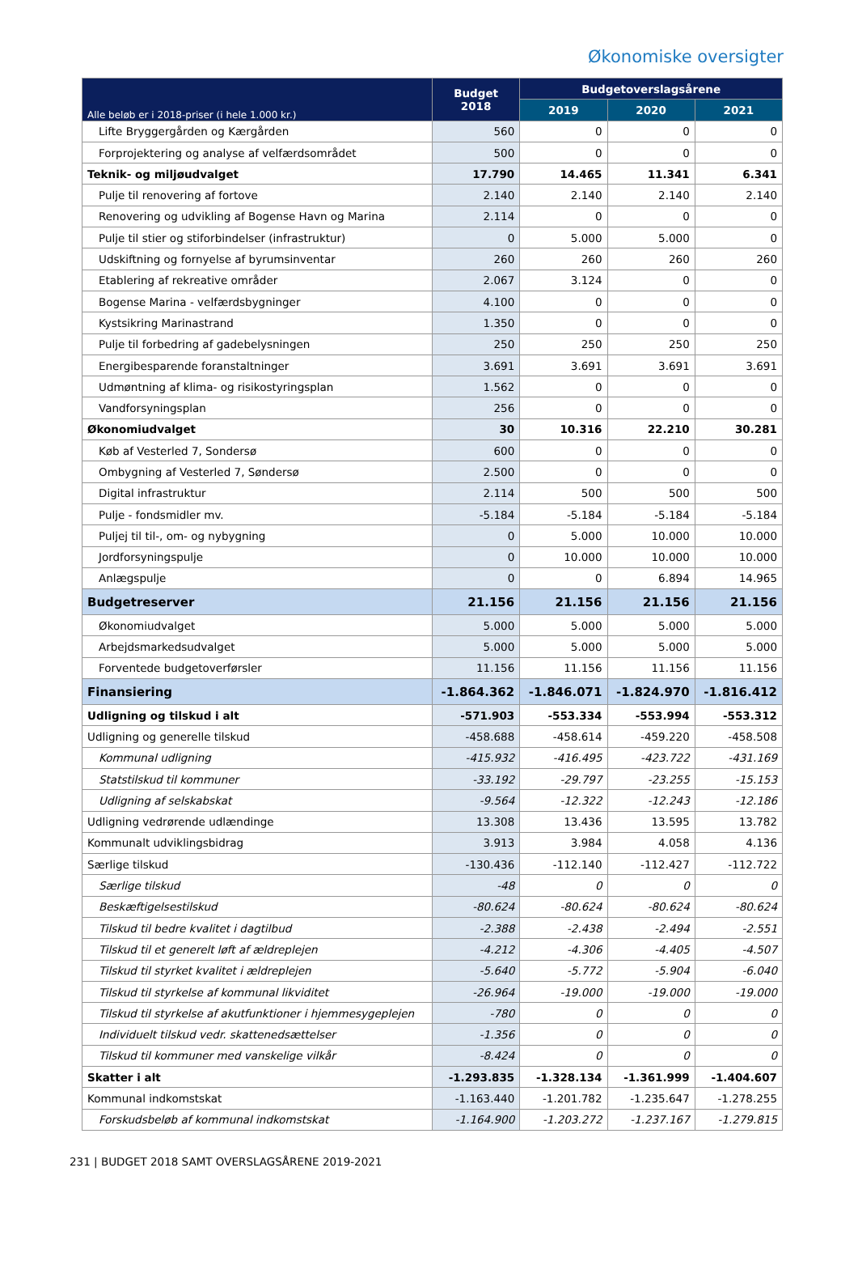Økonomiske oversigter
| Alle beløb er i 2018-priser (i hele 1.000 kr.) | Budget 2018 | Budgetoverslagsårene | | |
| --- | --- | --- | --- | --- |
| | | 2019 | 2020 | 2021 |
| Lifte Bryggergården og Kærgården | 560 | 0 | 0 | 0 |
| Forprojektering og analyse af velfærdsområdet | 500 | 0 | 0 | 0 |
| Teknik- og miljøudvalget | 17.790 | 14.465 | 11.341 | 6.341 |
| Pulje til renovering af fortove | 2.140 | 2.140 | 2.140 | 2.140 |
| Renovering og udvikling af Bogense Havn og Marina | 2.114 | 0 | 0 | 0 |
| Pulje til stier og stiforbindelser (infrastruktur) | 0 | 5.000 | 5.000 | 0 |
| Udskiftning og fornyelse af byrumsinventar | 260 | 260 | 260 | 260 |
| Etablering af rekreative områder | 2.067 | 3.124 | 0 | 0 |
| Bogense Marina - velfærdsbygninger | 4.100 | 0 | 0 | 0 |
| Kystsikring Marinastrand | 1.350 | 0 | 0 | 0 |
| Pulje til forbedring af gadebelysningen | 250 | 250 | 250 | 250 |
| Energibesparende foranstaltninger | 3.691 | 3.691 | 3.691 | 3.691 |
| Udmøntning af klima- og risikostyringsplan | 1.562 | 0 | 0 | 0 |
| Vandforsyningsplan | 256 | 0 | 0 | 0 |
| Økonomiudvalget | 30 | 10.316 | 22.210 | 30.281 |
| Køb af Vesterled 7, Sondersø | 600 | 0 | 0 | 0 |
| Ombygning af Vesterled 7, Søndersø | 2.500 | 0 | 0 | 0 |
| Digital infrastruktur | 2.114 | 500 | 500 | 500 |
| Pulje - fondsmidler mv. | -5.184 | -5.184 | -5.184 | -5.184 |
| Puljej til til-, om- og nybygning | 0 | 5.000 | 10.000 | 10.000 |
| Jordforsyningspulje | 0 | 10.000 | 10.000 | 10.000 |
| Anlægspulje | 0 | 0 | 6.894 | 14.965 |
| Budgetreserver | 21.156 | 21.156 | 21.156 | 21.156 |
| Økonomiudvalget | 5.000 | 5.000 | 5.000 | 5.000 |
| Arbejdsmarkedsudvalget | 5.000 | 5.000 | 5.000 | 5.000 |
| Forventede budgetoverførsler | 11.156 | 11.156 | 11.156 | 11.156 |
| Finansiering | -1.864.362 | -1.846.071 | -1.824.970 | -1.816.412 |
| Udligning og tilskud i alt | -571.903 | -553.334 | -553.994 | -553.312 |
| Udligning og generelle tilskud | -458.688 | -458.614 | -459.220 | -458.508 |
| Kommunal udligning | -415.932 | -416.495 | -423.722 | -431.169 |
| Statstilskud til kommuner | -33.192 | -29.797 | -23.255 | -15.153 |
| Udligning af selskabskat | -9.564 | -12.322 | -12.243 | -12.186 |
| Udligning vedrørende udlændinge | 13.308 | 13.436 | 13.595 | 13.782 |
| Kommunalt udviklingsbidrag | 3.913 | 3.984 | 4.058 | 4.136 |
| Særlige tilskud | -130.436 | -112.140 | -112.427 | -112.722 |
| Særlige tilskud | -48 | 0 | 0 | 0 |
| Beskæftigelsestilskud | -80.624 | -80.624 | -80.624 | -80.624 |
| Tilskud til bedre kvalitet i dagtilbud | -2.388 | -2.438 | -2.494 | -2.551 |
| Tilskud til et generelt løft af ældreplejen | -4.212 | -4.306 | -4.405 | -4.507 |
| Tilskud til styrket kvalitet i ældreplejen | -5.640 | -5.772 | -5.904 | -6.040 |
| Tilskud til styrkelse af kommunal likviditet | -26.964 | -19.000 | -19.000 | -19.000 |
| Tilskud til styrkelse af akutfunktioner i hjemmesygeplejen | -780 | 0 | 0 | 0 |
| Individuelt tilskud vedr. skattenedsættelser | -1.356 | 0 | 0 | 0 |
| Tilskud til kommuner med vanskelige vilkår | -8.424 | 0 | 0 | 0 |
| Skatter i alt | -1.293.835 | -1.328.134 | -1.361.999 | -1.404.607 |
| Kommunal indkomstskat | -1.163.440 | -1.201.782 | -1.235.647 | -1.278.255 |
| Forskudsbeløb af kommunal indkomstskat | -1.164.900 | -1.203.272 | -1.237.167 | -1.279.815 |
231 | BUDGET 2018 SAMT OVERSLAGSÅRENE 2019-2021